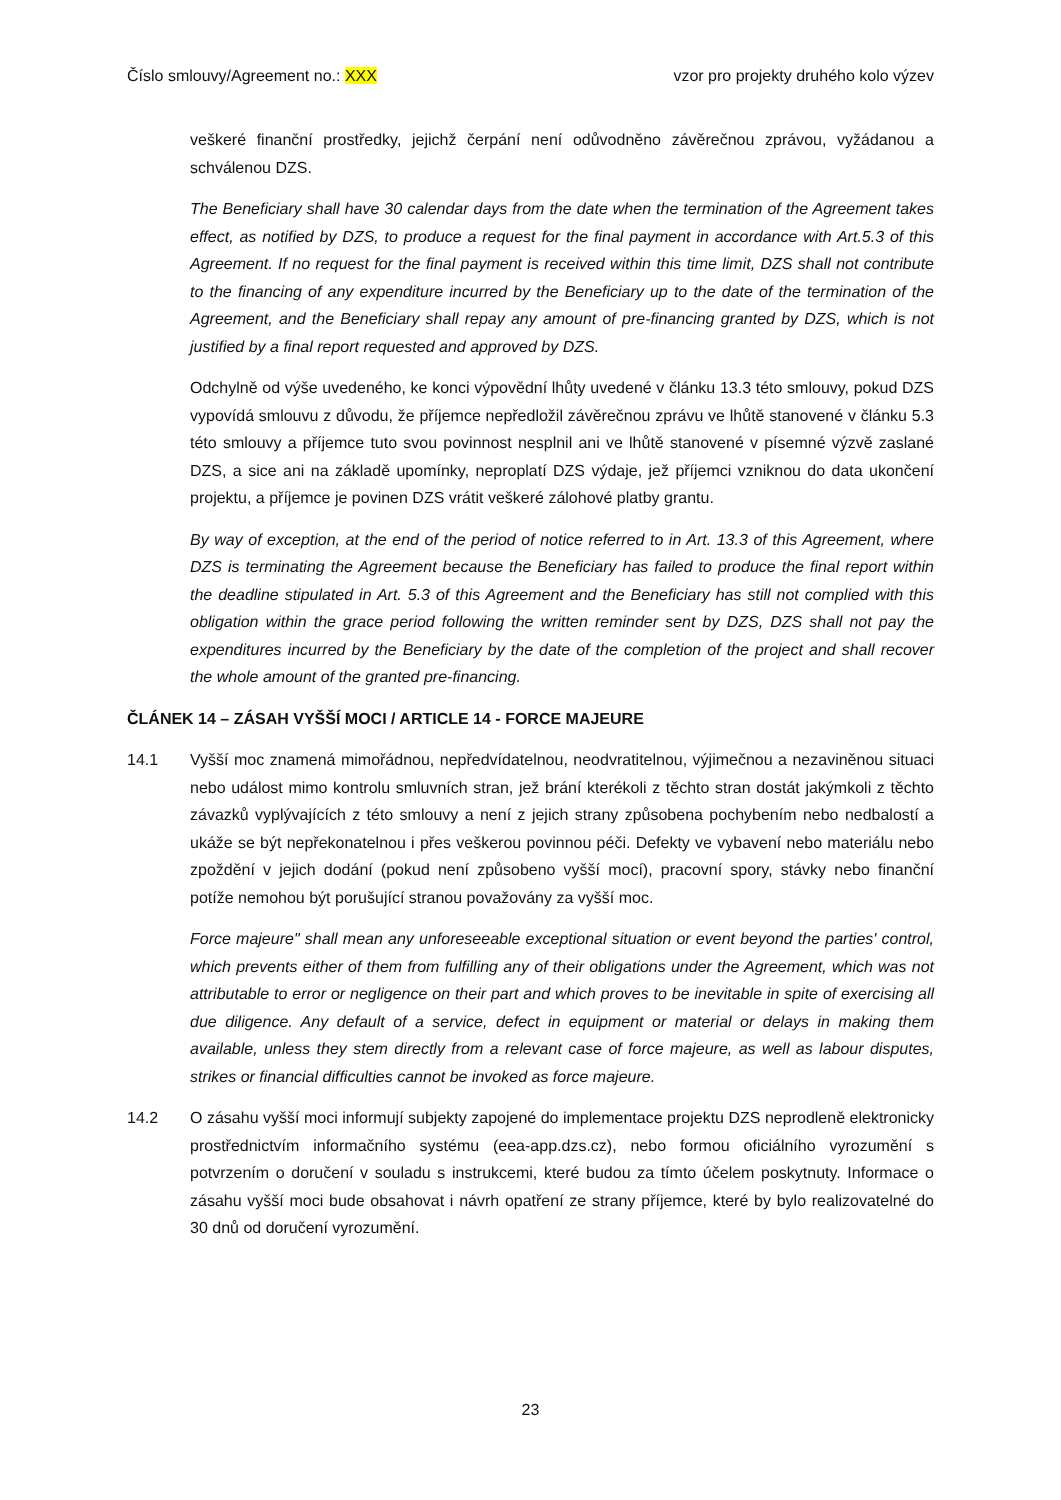Číslo smlouvy/Agreement no.: XXX
vzor pro projekty druhého kolo výzev
veškeré finanční prostředky, jejichž čerpání není odůvodněno závěrečnou zprávou, vyžádanou a schválenou DZS.
The Beneficiary shall have 30 calendar days from the date when the termination of the Agreement takes effect, as notified by DZS, to produce a request for the final payment in accordance with Art.5.3 of this Agreement. If no request for the final payment is received within this time limit, DZS shall not contribute to the financing of any expenditure incurred by the Beneficiary up to the date of the termination of the Agreement, and the Beneficiary shall repay any amount of pre-financing granted by DZS, which is not justified by a final report requested and approved by DZS.
Odchylně od výše uvedeného, ke konci výpovědní lhůty uvedené v článku 13.3 této smlouvy, pokud DZS vypovídá smlouvu z důvodu, že příjemce nepředložil závěrečnou zprávu ve lhůtě stanovené v článku 5.3 této smlouvy a příjemce tuto svou povinnost nesplnil ani ve lhůtě stanovené v písemné výzvě zaslané DZS, a sice ani na základě upomínky, neproplatí DZS výdaje, jež příjemci vzniknou do data ukončení projektu, a příjemce je povinen DZS vrátit veškeré zálohové platby grantu.
By way of exception, at the end of the period of notice referred to in Art. 13.3 of this Agreement, where DZS is terminating the Agreement because the Beneficiary has failed to produce the final report within the deadline stipulated in Art. 5.3 of this Agreement and the Beneficiary has still not complied with this obligation within the grace period following the written reminder sent by DZS, DZS shall not pay the expenditures incurred by the Beneficiary by the date of the completion of the project and shall recover the whole amount of the granted pre-financing.
ČLÁNEK 14 – ZÁSAH VYŠŠÍ MOCI / ARTICLE 14 - FORCE MAJEURE
14.1 Vyšší moc znamená mimořádnou, nepředvídatelnou, neodvratitelnou, výjimečnou a nezaviněnou situaci nebo událost mimo kontrolu smluvních stran, jež brání kterékoli z těchto stran dostát jakýmkoli z těchto závazků vyplývajících z této smlouvy a není z jejich strany způsobena pochybením nebo nedbalostí a ukáže se být nepřekonatelnou i přes veškerou povinnou péči. Defekty ve vybavení nebo materiálu nebo zpoždění v jejich dodání (pokud není způsobeno vyšší mocí), pracovní spory, stávky nebo finanční potíže nemohou být porušující stranou považovány za vyšší moc.
Force majeure" shall mean any unforeseeable exceptional situation or event beyond the parties' control, which prevents either of them from fulfilling any of their obligations under the Agreement, which was not attributable to error or negligence on their part and which proves to be inevitable in spite of exercising all due diligence. Any default of a service, defect in equipment or material or delays in making them available, unless they stem directly from a relevant case of force majeure, as well as labour disputes, strikes or financial difficulties cannot be invoked as force majeure.
14.2 O zásahu vyšší moci informují subjekty zapojené do implementace projektu DZS neprodleně elektronicky prostřednictvím informačního systému (eea-app.dzs.cz), nebo formou oficiálního vyrozumění s potvrzením o doručení v souladu s instrukcemi, které budou za tímto účelem poskytnuty. Informace o zásahu vyšší moci bude obsahovat i návrh opatření ze strany příjemce, které by bylo realizovatelné do 30 dnů od doručení vyrozumění.
23